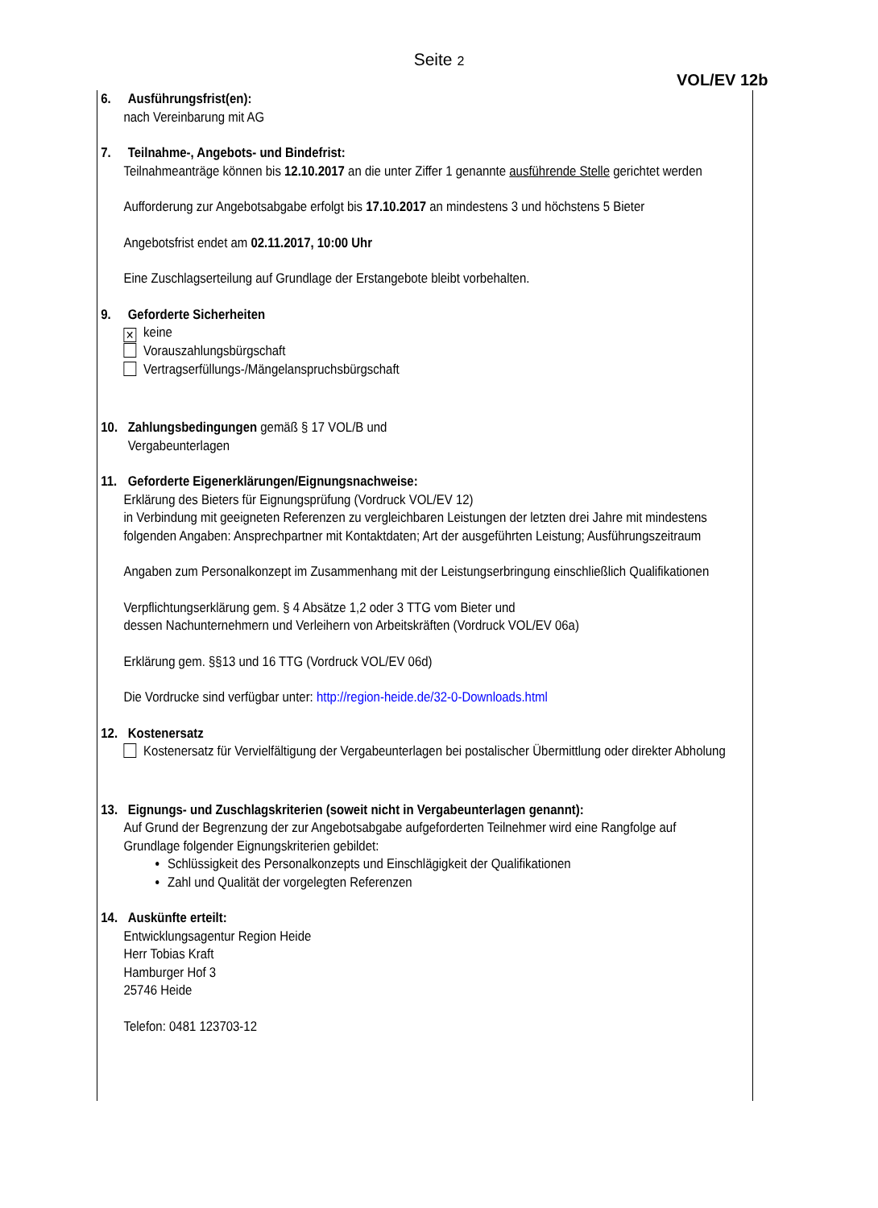Seite 2
VOL/EV 12b
6. Ausführungsfrist(en):
nach Vereinbarung mit AG
7. Teilnahme-, Angebots- und Bindefrist:
Teilnahmeanträge können bis 12.10.2017 an die unter Ziffer 1 genannte ausführende Stelle gerichtet werden
Aufforderung zur Angebotsabgabe erfolgt bis 17.10.2017 an mindestens 3 und höchstens 5 Bieter
Angebotsfrist endet am 02.11.2017, 10:00 Uhr
Eine Zuschlagserteilung auf Grundlage der Erstangebote bleibt vorbehalten.
9. Geforderte Sicherheiten
✕ keine
Vorauszahlungsbürgschaft
Vertragserfüllungs-/Mängelanspruchsbürgschaft
10. Zahlungsbedingungen gemäß § 17 VOL/B und
Vergabeunterlagen
11. Geforderte Eigenerklärungen/Eignungsnachweise:
Erklärung des Bieters für Eignungsprüfung (Vordruck VOL/EV 12)
in Verbindung mit geeigneten Referenzen zu vergleichbaren Leistungen der letzten drei Jahre mit mindestens folgenden Angaben: Ansprechpartner mit Kontaktdaten; Art der ausgeführten Leistung; Ausführungszeitraum
Angaben zum Personalkonzept im Zusammenhang mit der Leistungserbringung einschließlich Qualifikationen
Verpflichtungserklärung gem. § 4 Absätze 1,2 oder 3 TTG vom Bieter und
dessen Nachunternehmern und Verleihern von Arbeitskräften (Vordruck VOL/EV 06a)
Erklärung gem. §§13 und 16 TTG (Vordruck VOL/EV 06d)
Die Vordrucke sind verfügbar unter: http://region-heide.de/32-0-Downloads.html
12. Kostenersatz
Kostenersatz für Vervielfältigung der Vergabeunterlagen bei postalischer Übermittlung oder direkter Abholung
13. Eignungs- und Zuschlagskriterien (soweit nicht in Vergabeunterlagen genannt):
Auf Grund der Begrenzung der zur Angebotsabgabe aufgeforderten Teilnehmer wird eine Rangfolge auf Grundlage folgender Eignungskriterien gebildet:
Schlüssigkeit des Personalkonzepts und Einschlägigkeit der Qualifikationen
Zahl und Qualität der vorgelegten Referenzen
14. Auskünfte erteilt:
Entwicklungsagentur Region Heide
Herr Tobias Kraft
Hamburger Hof 3
25746 Heide
Telefon: 0481 123703-12